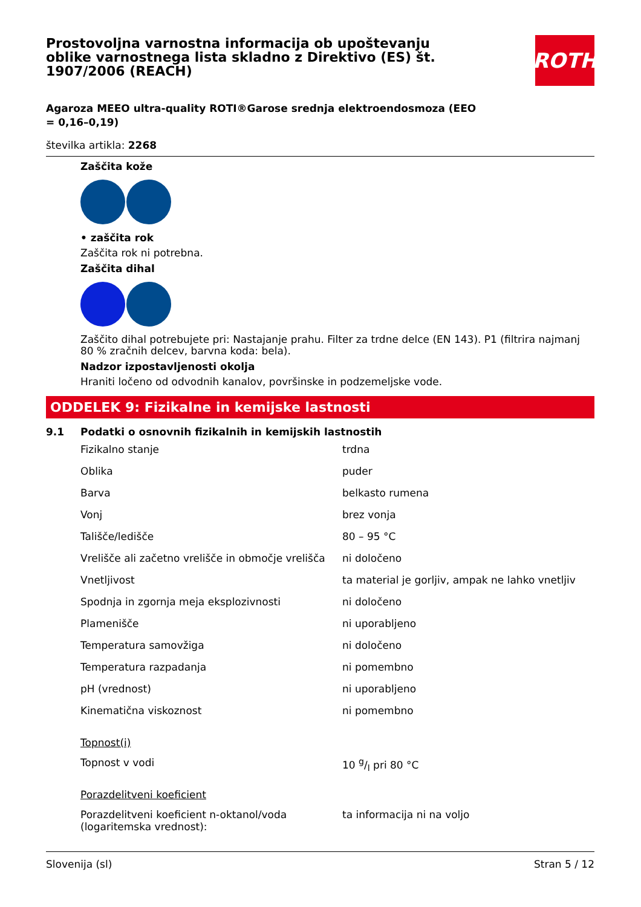Prostovoljna varnostna informacija ob upoštevanju oblike varnostnega lista skladno z Direktivo (ES) št. 1907/2006 (REACH)
ROTH
Agaroza MEEO ultra-quality ROTI®Garose srednja elektroendosmoza (EEO = 0,16–0,19)
številka artikla: 2268
Zaščita kože
• zaščita rok
Zaščita rok ni potrebna.
Zaščita dihal
Zaščito dihal potrebujete pri: Nastajanje prahu. Filter za trdne delce (EN 143). P1 (filtrira najmanj 80 % zračnih delcev, barvna koda: bela).
Nadzor izpostavljenosti okolja
Hraniti ločeno od odvodnih kanalov, površinske in podzemeljske vode.
ODDELEK 9: Fizikalne in kemijske lastnosti
9.1 Podatki o osnovnih fizikalnih in kemijskih lastnostih
| Fizikalno stanje | trdna |
| Oblika | puder |
| Barva | belkasto rumena |
| Vonj | brez vonja |
| Tališče/ledišče | 80 – 95 °C |
| Vrelišče ali začetno vrelišče in območje vrelišča | ni določeno |
| Vnetljivost | ta material je gorljiv, ampak ne lahko vnetljiv |
| Spodnja in zgornja meja eksplozivnosti | ni določeno |
| Plamenišče | ni uporabljeno |
| Temperatura samovžiga | ni določeno |
| Temperatura razpadanja | ni pomembno |
| pH (vrednost) | ni uporabljeno |
| Kinematična viskoznost | ni pomembno |
| Topnost(i) | |
| Topnost v vodi | 10 g/l pri 80 °C |
| Porazdelitveni koeficient | |
| Porazdelitveni koeficient n-oktanol/voda (logaritemska vrednost): | ta informacija ni na voljo |
Slovenija (sl) Stran 5 / 12